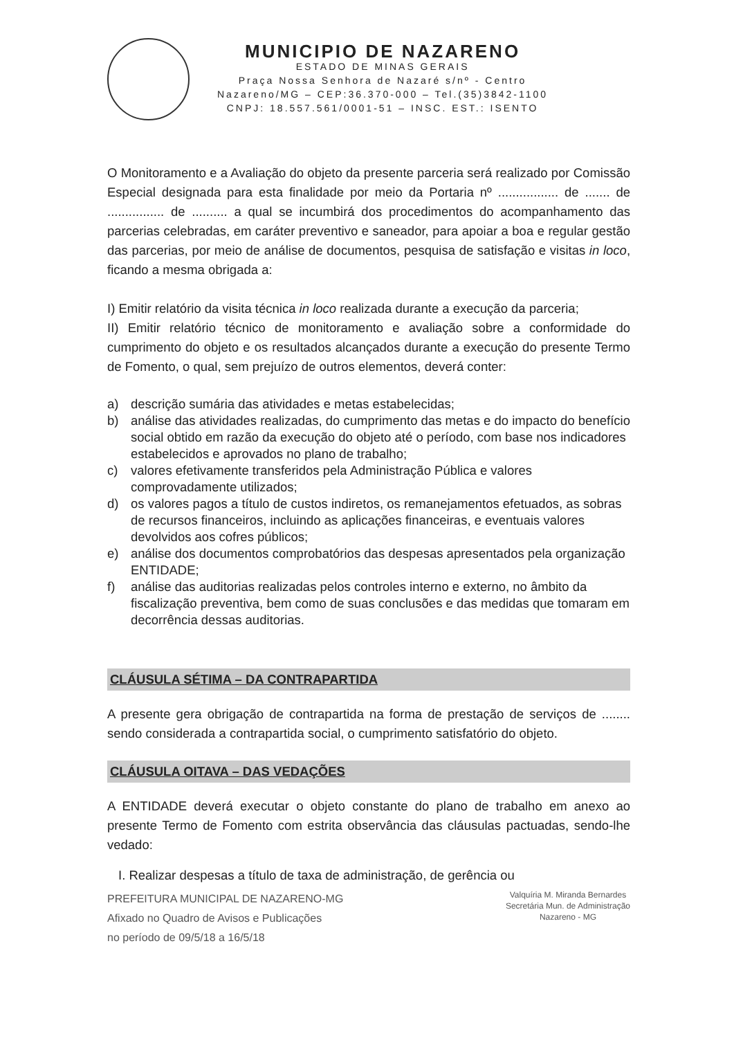MUNICIPIO DE NAZARENO
ESTADO DE MINAS GERAIS
Praça Nossa Senhora de Nazaré s/nº - Centro
Nazareno/MG – CEP:36.370-000 – Tel.(35)3842-1100
CNPJ: 18.557.561/0001-51 – INSC. EST.: ISENTO
O Monitoramento e a Avaliação do objeto da presente parceria será realizado por Comissão Especial designada para esta finalidade por meio da Portaria nº ................. de ....... de ................ de .......... a qual se incumbirá dos procedimentos do acompanhamento das parcerias celebradas, em caráter preventivo e saneador, para apoiar a boa e regular gestão das parcerias, por meio de análise de documentos, pesquisa de satisfação e visitas in loco, ficando a mesma obrigada a:
I) Emitir relatório da visita técnica in loco realizada durante a execução da parceria;
II) Emitir relatório técnico de monitoramento e avaliação sobre a conformidade do cumprimento do objeto e os resultados alcançados durante a execução do presente Termo de Fomento, o qual, sem prejuízo de outros elementos, deverá conter:
a) descrição sumária das atividades e metas estabelecidas;
b) análise das atividades realizadas, do cumprimento das metas e do impacto do benefício social obtido em razão da execução do objeto até o período, com base nos indicadores estabelecidos e aprovados no plano de trabalho;
c) valores efetivamente transferidos pela Administração Pública e valores comprovadamente utilizados;
d) os valores pagos a título de custos indiretos, os remanejamentos efetuados, as sobras de recursos financeiros, incluindo as aplicações financeiras, e eventuais valores devolvidos aos cofres públicos;
e) análise dos documentos comprobatórios das despesas apresentados pela organização ENTIDADE;
f) análise das auditorias realizadas pelos controles interno e externo, no âmbito da fiscalização preventiva, bem como de suas conclusões e das medidas que tomaram em decorrência dessas auditorias.
CLÁUSULA SÉTIMA – DA CONTRAPARTIDA
A presente gera obrigação de contrapartida na forma de prestação de serviços de ........ sendo considerada a contrapartida social, o cumprimento satisfatório do objeto.
CLÁUSULA OITAVA – DAS VEDAÇÕES
A ENTIDADE deverá executar o objeto constante do plano de trabalho em anexo ao presente Termo de Fomento com estrita observância das cláusulas pactuadas, sendo-lhe vedado:
I. Realizar despesas a título de taxa de administração, de gerência ou
PREFEITURA MUNICIPAL DE NAZARENO-MG
Afixado no Quadro de Avisos e Publicações
no período de 09/5/18 a 16/5/18
Valquíria M. Miranda Bernardes
Secretária Mun. de Administração
Nazareno - MG